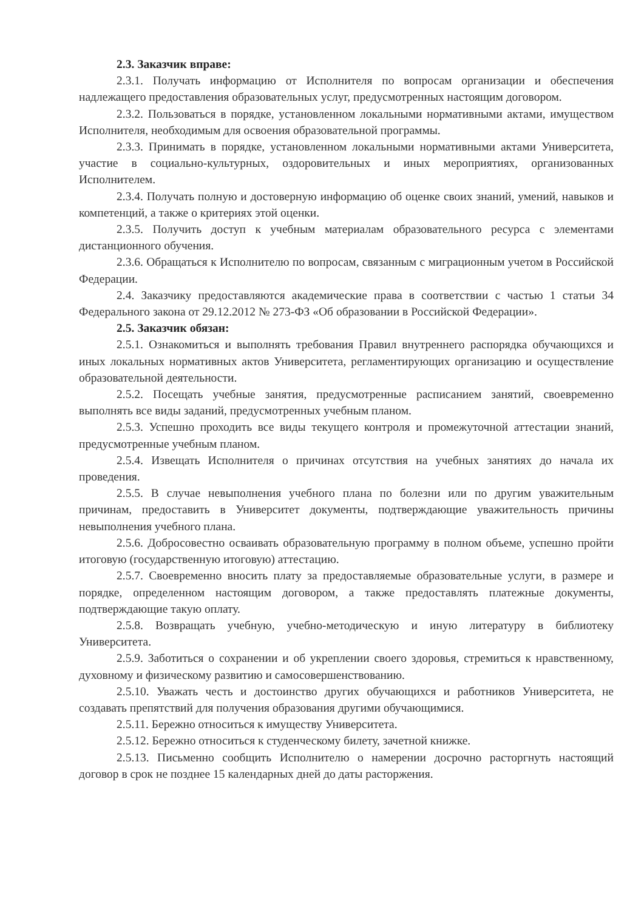2.3. Заказчик вправе:
2.3.1. Получать информацию от Исполнителя по вопросам организации и обеспечения надлежащего предоставления образовательных услуг, предусмотренных настоящим договором.
2.3.2. Пользоваться в порядке, установленном локальными нормативными актами, имуществом Исполнителя, необходимым для освоения образовательной программы.
2.3.3. Принимать в порядке, установленном локальными нормативными актами Университета, участие в социально-культурных, оздоровительных и иных мероприятиях, организованных Исполнителем.
2.3.4. Получать полную и достоверную информацию об оценке своих знаний, умений, навыков и компетенций, а также о критериях этой оценки.
2.3.5. Получить доступ к учебным материалам образовательного ресурса с элементами дистанционного обучения.
2.3.6. Обращаться к Исполнителю по вопросам, связанным с миграционным учетом в Российской Федерации.
2.4. Заказчику предоставляются академические права в соответствии с частью 1 статьи 34 Федерального закона от 29.12.2012 № 273-ФЗ «Об образовании в Российской Федерации».
2.5. Заказчик обязан:
2.5.1. Ознакомиться и выполнять требования Правил внутреннего распорядка обучающихся и иных локальных нормативных актов Университета, регламентирующих организацию и осуществление образовательной деятельности.
2.5.2. Посещать учебные занятия, предусмотренные расписанием занятий, своевременно выполнять все виды заданий, предусмотренных учебным планом.
2.5.3. Успешно проходить все виды текущего контроля и промежуточной аттестации знаний, предусмотренные учебным планом.
2.5.4. Извещать Исполнителя о причинах отсутствия на учебных занятиях до начала их проведения.
2.5.5. В случае невыполнения учебного плана по болезни или по другим уважительным причинам, предоставить в Университет документы, подтверждающие уважительность причины невыполнения учебного плана.
2.5.6. Добросовестно осваивать образовательную программу в полном объеме, успешно пройти итоговую (государственную итоговую) аттестацию.
2.5.7. Своевременно вносить плату за предоставляемые образовательные услуги, в размере и порядке, определенном настоящим договором, а также предоставлять платежные документы, подтверждающие такую оплату.
2.5.8. Возвращать учебную, учебно-методическую и иную литературу в библиотеку Университета.
2.5.9. Заботиться о сохранении и об укреплении своего здоровья, стремиться к нравственному, духовному и физическому развитию и самосовершенствованию.
2.5.10. Уважать честь и достоинство других обучающихся и работников Университета, не создавать препятствий для получения образования другими обучающимися.
2.5.11. Бережно относиться к имуществу Университета.
2.5.12. Бережно относиться к студенческому билету, зачетной книжке.
2.5.13. Письменно сообщить Исполнителю о намерении досрочно расторгнуть настоящий договор в срок не позднее 15 календарных дней до даты расторжения.